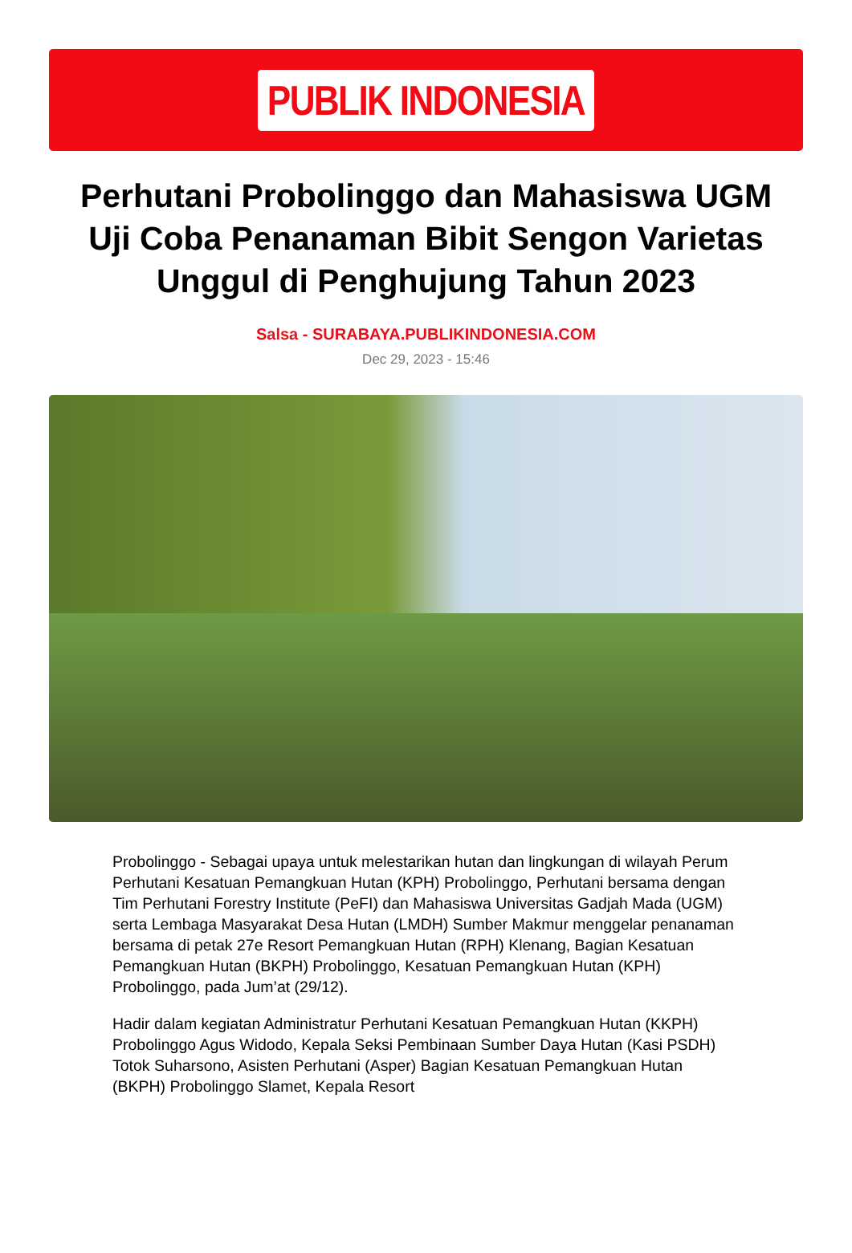PUBLIK INDONESIA
Perhutani Probolinggo dan Mahasiswa UGM Uji Coba Penanaman Bibit Sengon Varietas Unggul di Penghujung Tahun 2023
Salsa - SURABAYA.PUBLIKINDONESIA.COM
Dec 29, 2023 - 15:46
Probolinggo - Sebagai upaya untuk melestarikan hutan dan lingkungan di wilayah Perum Perhutani Kesatuan Pemangkuan Hutan (KPH) Probolinggo, Perhutani bersama dengan Tim Perhutani Forestry Institute (PeFI) dan Mahasiswa Universitas Gadjah Mada (UGM) serta Lembaga Masyarakat Desa Hutan (LMDH) Sumber Makmur menggelar penanaman bersama di petak 27e Resort Pemangkuan Hutan (RPH) Klenang, Bagian Kesatuan Pemangkuan Hutan (BKPH) Probolinggo, Kesatuan Pemangkuan Hutan (KPH) Probolinggo, pada Jum’at (29/12).
Hadir dalam kegiatan Administratur Perhutani Kesatuan Pemangkuan Hutan (KKPH) Probolinggo Agus Widodo, Kepala Seksi Pembinaan Sumber Daya Hutan (Kasi PSDH) Totok Suharsono, Asisten Perhutani (Asper) Bagian Kesatuan Pemangkuan Hutan (BKPH) Probolinggo Slamet, Kepala Resort